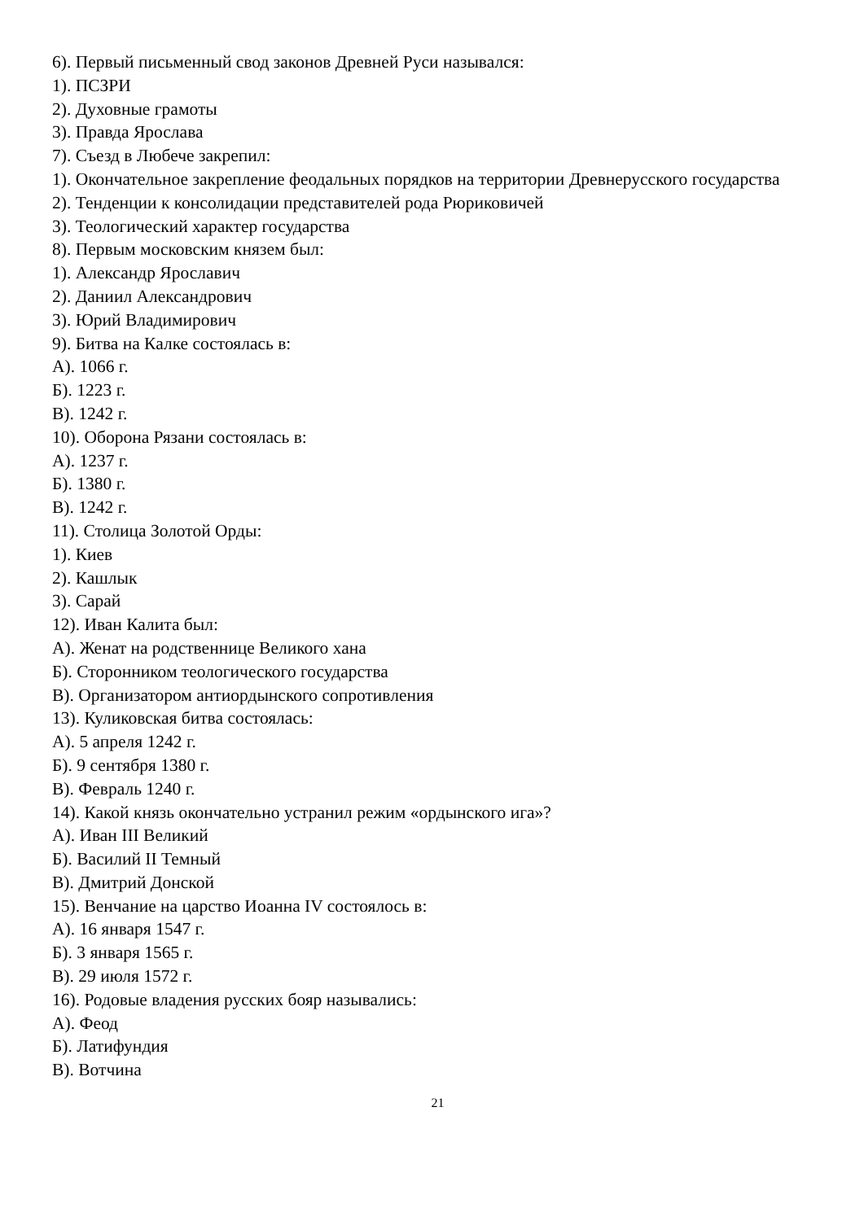6). Первый письменный свод законов Древней Руси назывался:
1). ПСЗРИ
2). Духовные грамоты
3). Правда Ярослава
7). Съезд в Любече закрепил:
1). Окончательное закрепление феодальных порядков на территории Древнерусского государства
2). Тенденции к консолидации представителей рода Рюриковичей
3). Теологический характер государства
8). Первым московским князем был:
1). Александр Ярославич
2). Даниил Александрович
3). Юрий Владимирович
9). Битва на Калке состоялась в:
А). 1066 г.
Б). 1223 г.
В). 1242 г.
10). Оборона Рязани состоялась в:
А). 1237 г.
Б). 1380 г.
В). 1242 г.
11). Столица Золотой Орды:
1). Киев
2). Кашлык
3). Сарай
12). Иван Калита был:
А). Женат на родственнице Великого хана
Б). Сторонником теологического государства
В). Организатором антиордынского сопротивления
13). Куликовская битва состоялась:
А). 5 апреля 1242 г.
Б). 9 сентября 1380 г.
В). Февраль 1240 г.
14). Какой князь окончательно устранил режим «ордынского ига»?
А). Иван III Великий
Б). Василий II Темный
В). Дмитрий Донской
15). Венчание на царство Иоанна IV состоялось в:
А). 16 января 1547 г.
Б). 3 января 1565 г.
В). 29 июля 1572 г.
16). Родовые владения русских бояр назывались:
А). Феод
Б). Латифундия
В). Вотчина
21